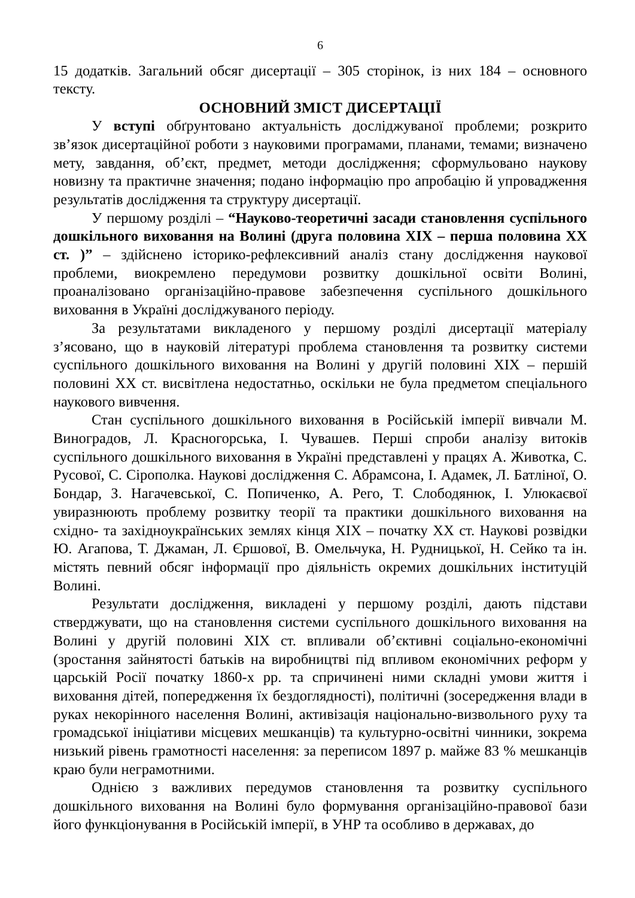6
15 додатків. Загальний обсяг дисертації – 305 сторінок, із них 184 – основного тексту.
ОСНОВНИЙ ЗМІСТ ДИСЕРТАЦІЇ
У вступі обґрунтовано актуальність досліджуваної проблеми; розкрито зв’язок дисертаційної роботи з науковими програмами, планами, темами; визначено мету, завдання, об’єкт, предмет, методи дослідження; сформульовано наукову новизну та практичне значення; подано інформацію про апробацію й упровадження результатів дослідження та структуру дисертації.
У першому розділі – “Науково-теоретичні засади становлення суспільного дошкільного виховання на Волині (друга половина ХІХ – перша половина ХХ ст. )” – здійснено історико-рефлексивний аналіз стану дослідження наукової проблеми, виокремлено передумови розвитку дошкільної освіти Волині, проаналізовано організаційно-правове забезпечення суспільного дошкільного виховання в Україні досліджуваного періоду.
За результатами викладеного у першому розділі дисертації матеріалу з’ясовано, що в науковій літературі проблема становлення та розвитку системи суспільного дошкільного виховання на Волині у другій половині ХІХ – першій половині ХХ ст. висвітлена недостатньо, оскільки не була предметом спеціального наукового вивчення.
Стан суспільного дошкільного виховання в Російській імперії вивчали М. Виноградов, Л. Красногорська, І. Чувашев. Перші спроби аналізу витоків суспільного дошкільного виховання в Україні представлені у працях А. Животка, С. Русової, С. Сірополка. Наукові дослідження С. Абрамсона, І. Адамек, Л. Батліної, О. Бондар, З. Нагачевської, С. Попиченко, А. Рего, Т. Слободянюк, І. Улюкаєвої увиразнюють проблему розвитку теорії та практики дошкільного виховання на східно- та західноукраїнських землях кінця ХІХ – початку ХХ ст. Наукові розвідки Ю. Агапова, Т. Джаман, Л. Єршової, В. Омельчука, Н. Рудницької, Н. Сейко та ін. містять певний обсяг інформації про діяльність окремих дошкільних інституцій Волині.
Результати дослідження, викладені у першому розділі, дають підстави стверджувати, що на становлення системи суспільного дошкільного виховання на Волині у другій половині ХІХ ст. впливали об’єктивні соціально-економічні (зростання зайнятості батьків на виробництві під впливом економічних реформ у царській Росії початку 1860-х рр. та спричинені ними складні умови життя і виховання дітей, попередження їх бездоглядності), політичні (зосередження влади в руках некорінного населення Волині, активізація національно-визвольного руху та громадської ініціативи місцевих мешканців) та культурно-освітні чинники, зокрема низький рівень грамотності населення: за переписом 1897 р. майже 83 % мешканців краю були неграмотними.
Однією з важливих передумов становлення та розвитку суспільного дошкільного виховання на Волині було формування організаційно-правової бази його функціонування в Російській імперії, в УНР та особливо в державах, до